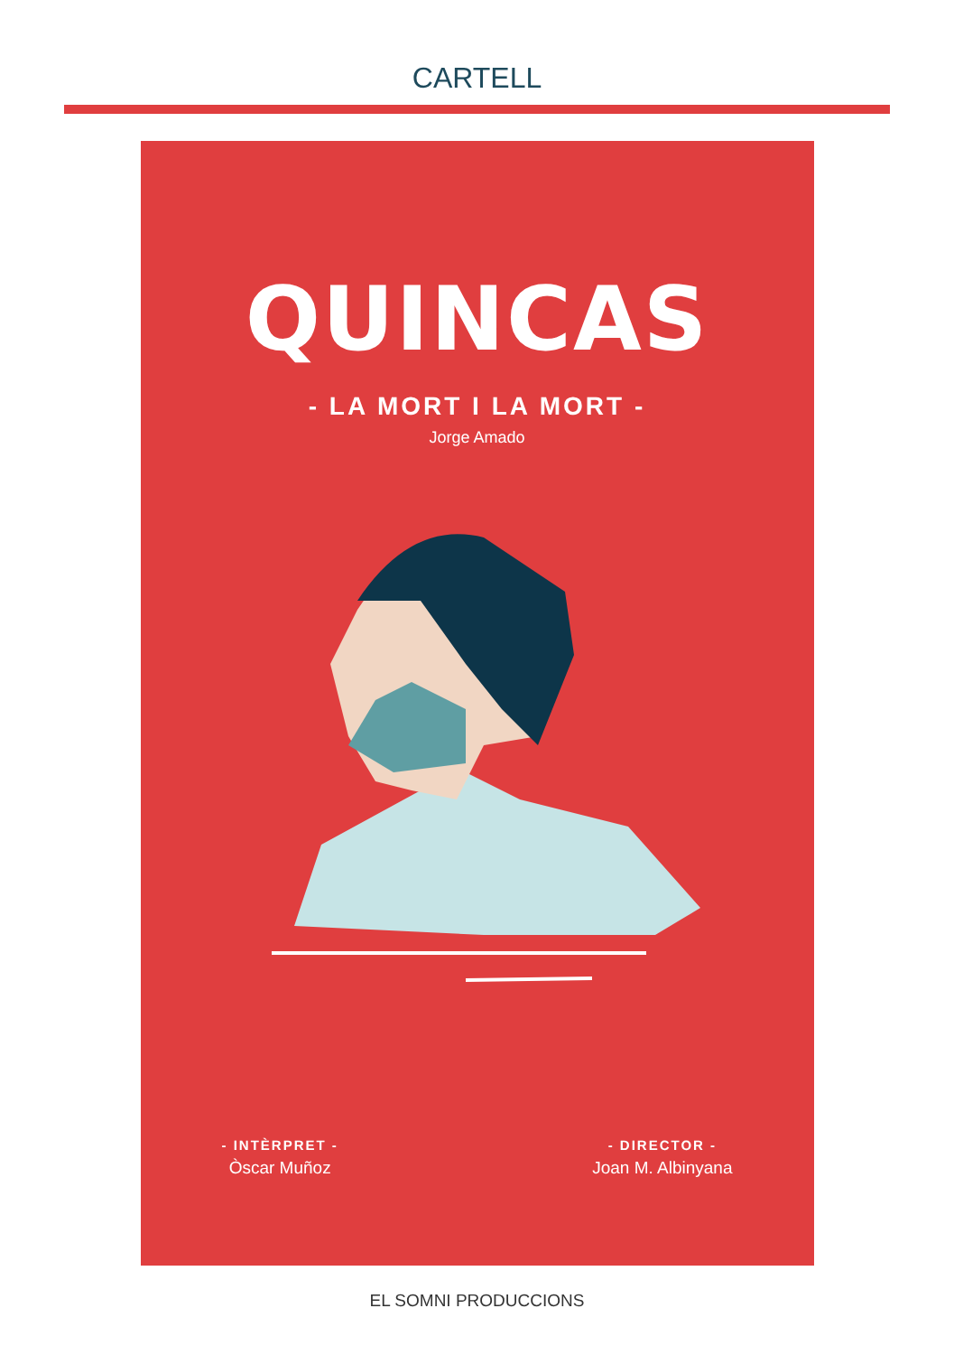CARTELL
QUINCAS
- LA MORT I LA MORT -
Jorge Amado
- INTÈRPRET -
Òscar Muñoz
- DIRECTOR -
Joan M. Albinyana
EL SOMNI PRODUCCIONS